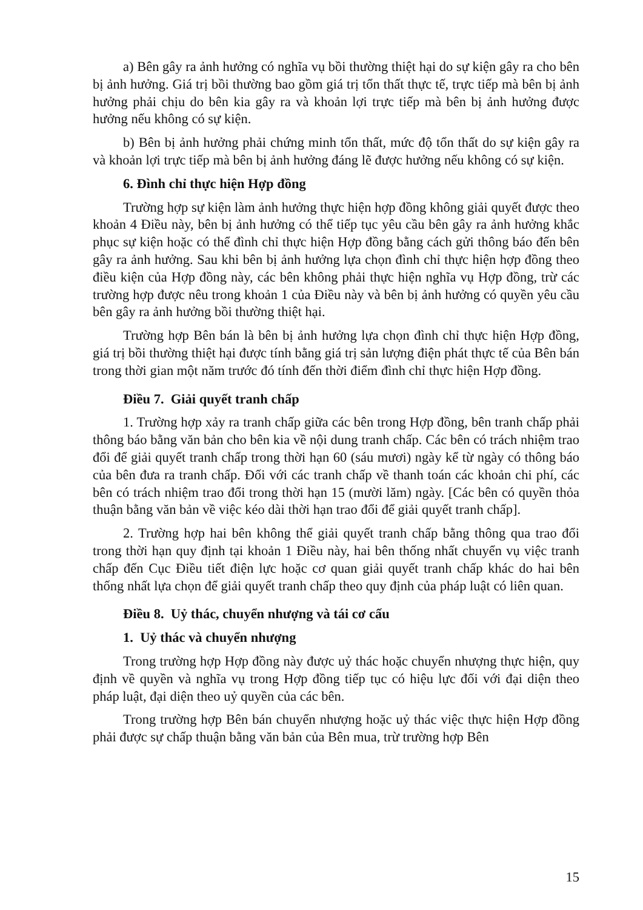a) Bên gây ra ảnh hưởng có nghĩa vụ bồi thường thiệt hại do sự kiện gây ra cho bên bị ảnh hưởng. Giá trị bồi thường bao gồm giá trị tổn thất thực tế, trực tiếp mà bên bị ảnh hưởng phải chịu do bên kia gây ra và khoản lợi trực tiếp mà bên bị ảnh hưởng được hưởng nếu không có sự kiện.
b) Bên bị ảnh hưởng phải chứng minh tổn thất, mức độ tổn thất do sự kiện gây ra và khoản lợi trực tiếp mà bên bị ảnh hưởng đáng lẽ được hưởng nếu không có sự kiện.
6. Đình chỉ thực hiện Hợp đồng
Trường hợp sự kiện làm ảnh hưởng thực hiện hợp đồng không giải quyết được theo khoản 4 Điều này, bên bị ảnh hưởng có thể tiếp tục yêu cầu bên gây ra ảnh hưởng khắc phục sự kiện hoặc có thể đình chỉ thực hiện Hợp đồng bằng cách gửi thông báo đến bên gây ra ảnh hưởng. Sau khi bên bị ảnh hưởng lựa chọn đình chỉ thực hiện hợp đồng theo điều kiện của Hợp đồng này, các bên không phải thực hiện nghĩa vụ Hợp đồng, trừ các trường hợp được nêu trong khoản 1 của Điều này và bên bị ảnh hưởng có quyền yêu cầu bên gây ra ảnh hưởng bồi thường thiệt hại.
Trường hợp Bên bán là bên bị ảnh hưởng lựa chọn đình chỉ thực hiện Hợp đồng, giá trị bồi thường thiệt hại được tính bằng giá trị sản lượng điện phát thực tế của Bên bán trong thời gian một năm trước đó tính đến thời điểm đình chỉ thực hiện Hợp đồng.
Điều 7. Giải quyết tranh chấp
1. Trường hợp xảy ra tranh chấp giữa các bên trong Hợp đồng, bên tranh chấp phải thông báo bằng văn bản cho bên kia về nội dung tranh chấp. Các bên có trách nhiệm trao đổi để giải quyết tranh chấp trong thời hạn 60 (sáu mươi) ngày kể từ ngày có thông báo của bên đưa ra tranh chấp. Đối với các tranh chấp về thanh toán các khoản chi phí, các bên có trách nhiệm trao đổi trong thời hạn 15 (mười lăm) ngày. [Các bên có quyền thỏa thuận bằng văn bản về việc kéo dài thời hạn trao đổi để giải quyết tranh chấp].
2. Trường hợp hai bên không thể giải quyết tranh chấp bằng thông qua trao đổi trong thời hạn quy định tại khoản 1 Điều này, hai bên thống nhất chuyển vụ việc tranh chấp đến Cục Điều tiết điện lực hoặc cơ quan giải quyết tranh chấp khác do hai bên thống nhất lựa chọn để giải quyết tranh chấp theo quy định của pháp luật có liên quan.
Điều 8. Uỷ thác, chuyển nhượng và tái cơ cấu
1. Uỷ thác và chuyển nhượng
Trong trường hợp Hợp đồng này được uỷ thác hoặc chuyển nhượng thực hiện, quy định về quyền và nghĩa vụ trong Hợp đồng tiếp tục có hiệu lực đối với đại diện theo pháp luật, đại diện theo uỷ quyền của các bên.
Trong trường hợp Bên bán chuyển nhượng hoặc uỷ thác việc thực hiện Hợp đồng phải được sự chấp thuận bằng văn bản của Bên mua, trừ trường hợp Bên
15